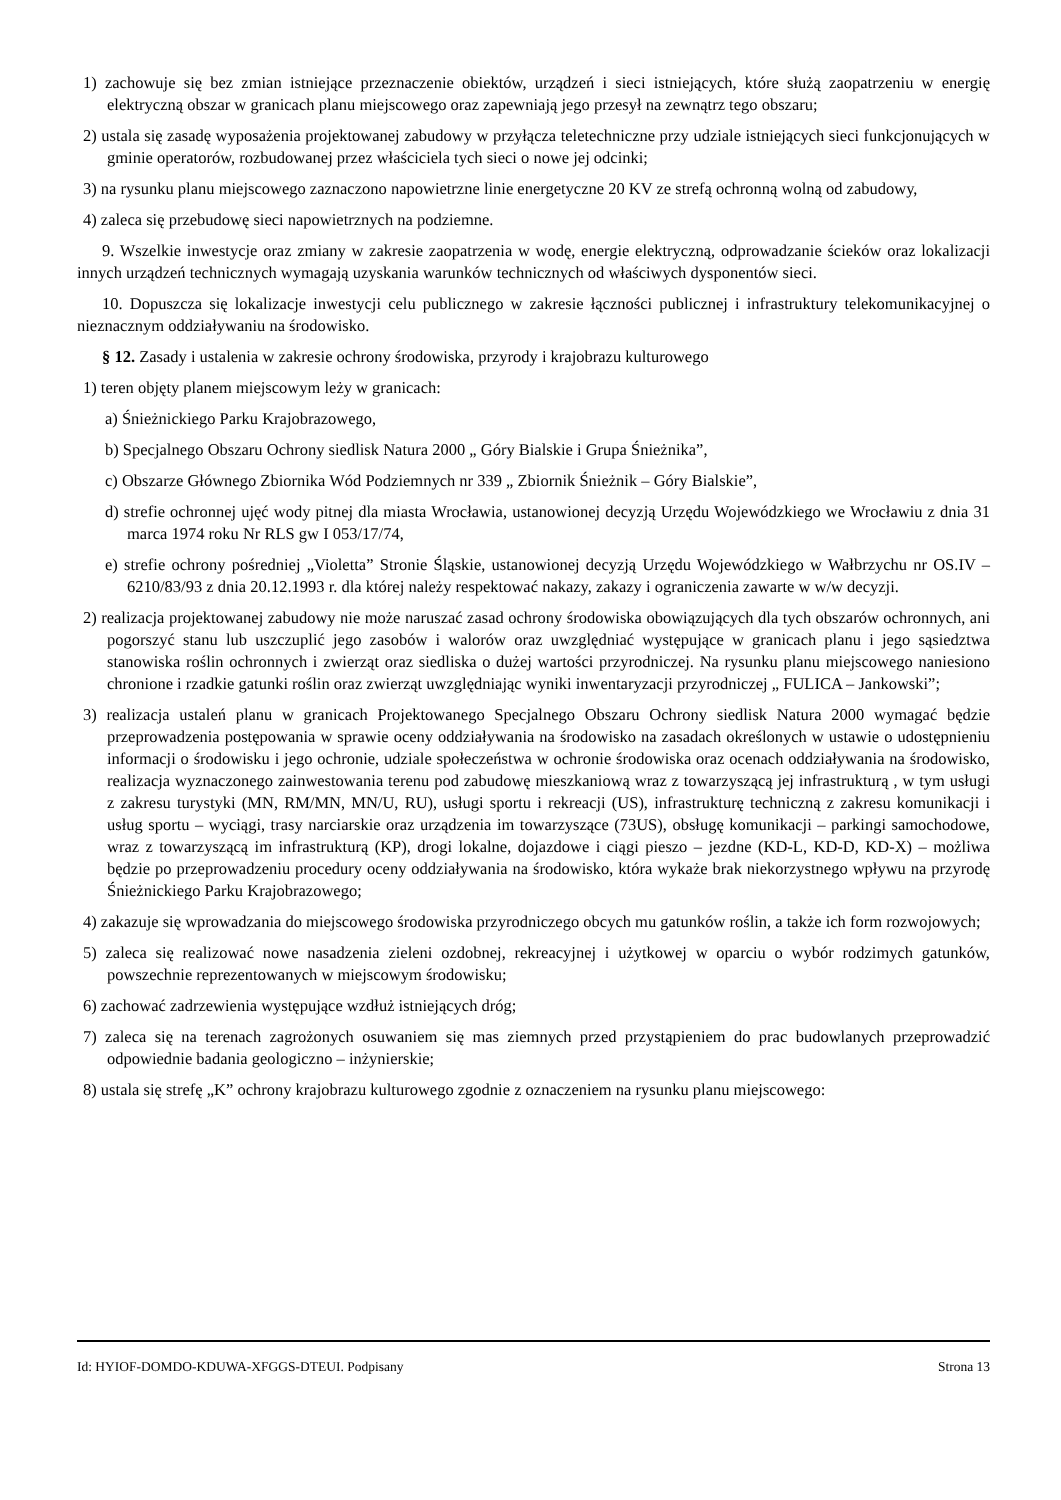1) zachowuje się bez zmian istniejące przeznaczenie obiektów, urządzeń i sieci istniejących, które służą zaopatrzeniu w energię elektryczną obszar w granicach planu miejscowego oraz zapewniają jego przesył na zewnątrz tego obszaru;
2) ustala się zasadę wyposażenia projektowanej zabudowy w przyłącza teletechniczne przy udziale istniejących sieci funkcjonujących w gminie operatorów, rozbudowanej przez właściciela tych sieci o nowe jej odcinki;
3) na rysunku planu miejscowego zaznaczono napowietrzne linie energetyczne 20 KV ze strefą ochronną wolną od zabudowy,
4) zaleca się przebudowę sieci napowietrznych na podziemne.
9. Wszelkie inwestycje oraz zmiany w zakresie zaopatrzenia w wodę, energie elektryczną, odprowadzanie ścieków oraz lokalizacji innych urządzeń technicznych wymagają uzyskania warunków technicznych od właściwych dysponentów sieci.
10. Dopuszcza się lokalizacje inwestycji celu publicznego w zakresie łączności publicznej i infrastruktury telekomunikacyjnej o nieznacznym oddziaływaniu na środowisko.
§ 12. Zasady i ustalenia w zakresie ochrony środowiska, przyrody i krajobrazu kulturowego
1) teren objęty planem miejscowym leży w granicach:
a) Śnieżnickiego Parku Krajobrazowego,
b) Specjalnego Obszaru Ochrony siedlisk Natura 2000 „ Góry Bialskie i Grupa Śnieżnika”,
c) Obszarze Głównego Zbiornika Wód Podziemnych nr 339 „ Zbiornik Śnieżnik – Góry Bialskie”,
d) strefie ochronnej ujęć wody pitnej dla miasta Wrocławia, ustanowionej decyzją Urzędu Wojewódzkiego we Wrocławiu z dnia 31 marca 1974 roku Nr RLS gw I 053/17/74,
e) strefie ochrony pośredniej „Violetta” Stronie Śląskie, ustanowionej decyzją Urzędu Wojewódzkiego w Wałbrzychu nr OS.IV – 6210/83/93 z dnia 20.12.1993 r. dla której należy respektować nakazy, zakazy i ograniczenia zawarte w w/w decyzji.
2) realizacja projektowanej zabudowy nie może naruszać zasad ochrony środowiska obowiązujących dla tych obszarów ochronnych, ani pogorszyć stanu lub uszczuplić jego zasobów i walorów oraz uwzględniać występujące w granicach planu i jego sąsiedztwa stanowiska roślin ochronnych i zwierząt oraz siedliska o dużej wartości przyrodniczej. Na rysunku planu miejscowego naniesiono chronione i rzadkie gatunki roślin oraz zwierząt uwzględniając wyniki inwentaryzacji przyrodniczej „ FULICA – Jankowski”;
3) realizacja ustaleń planu w granicach Projektowanego Specjalnego Obszaru Ochrony siedlisk Natura 2000 wymagać będzie przeprowadzenia postępowania w sprawie oceny oddziaływania na środowisko na zasadach określonych w ustawie o udostępnieniu informacji o środowisku i jego ochronie, udziale społeczeństwa w ochronie środowiska oraz ocenach oddziaływania na środowisko, realizacja wyznaczonego zainwestowania terenu pod zabudowę mieszkaniową wraz z towarzyszącą jej infrastrukturą , w tym usługi z zakresu turystyki (MN, RM/MN, MN/U, RU), usługi sportu i rekreacji (US), infrastrukturę techniczną z zakresu komunikacji i usług sportu – wyciągi, trasy narciarskie oraz urządzenia im towarzyszące (73US), obsługę komunikacji – parkingi samochodowe, wraz z towarzyszącą im infrastrukturą (KP), drogi lokalne, dojazdowe i ciągi pieszo – jezdne (KD-L, KD-D, KD-X) – możliwa będzie po przeprowadzeniu procedury oceny oddziaływania na środowisko, która wykaże brak niekorzystnego wpływu na przyrodę Śnieżnickiego Parku Krajobrazowego;
4) zakazuje się wprowadzania do miejscowego środowiska przyrodniczego obcych mu gatunków roślin, a także ich form rozwojowych;
5) zaleca się realizować nowe nasadzenia zieleni ozdobnej, rekreacyjnej i użytkowej w oparciu o wybór rodzimych gatunków, powszechnie reprezentowanych w miejscowym środowisku;
6) zachować zadrzewienia występujące wzdłuż istniejących dróg;
7) zaleca się na terenach zagrożonych osuwaniem się mas ziemnych przed przystąpieniem do prac budowlanych przeprowadzić odpowiednie badania geologiczno – inżynierskie;
8) ustala się strefę „K” ochrony krajobrazu kulturowego zgodnie z oznaczeniem na rysunku planu miejscowego:
Id: HYIOF-DOMDO-KDUWA-XFGGS-DTEUI. Podpisany Strona 13